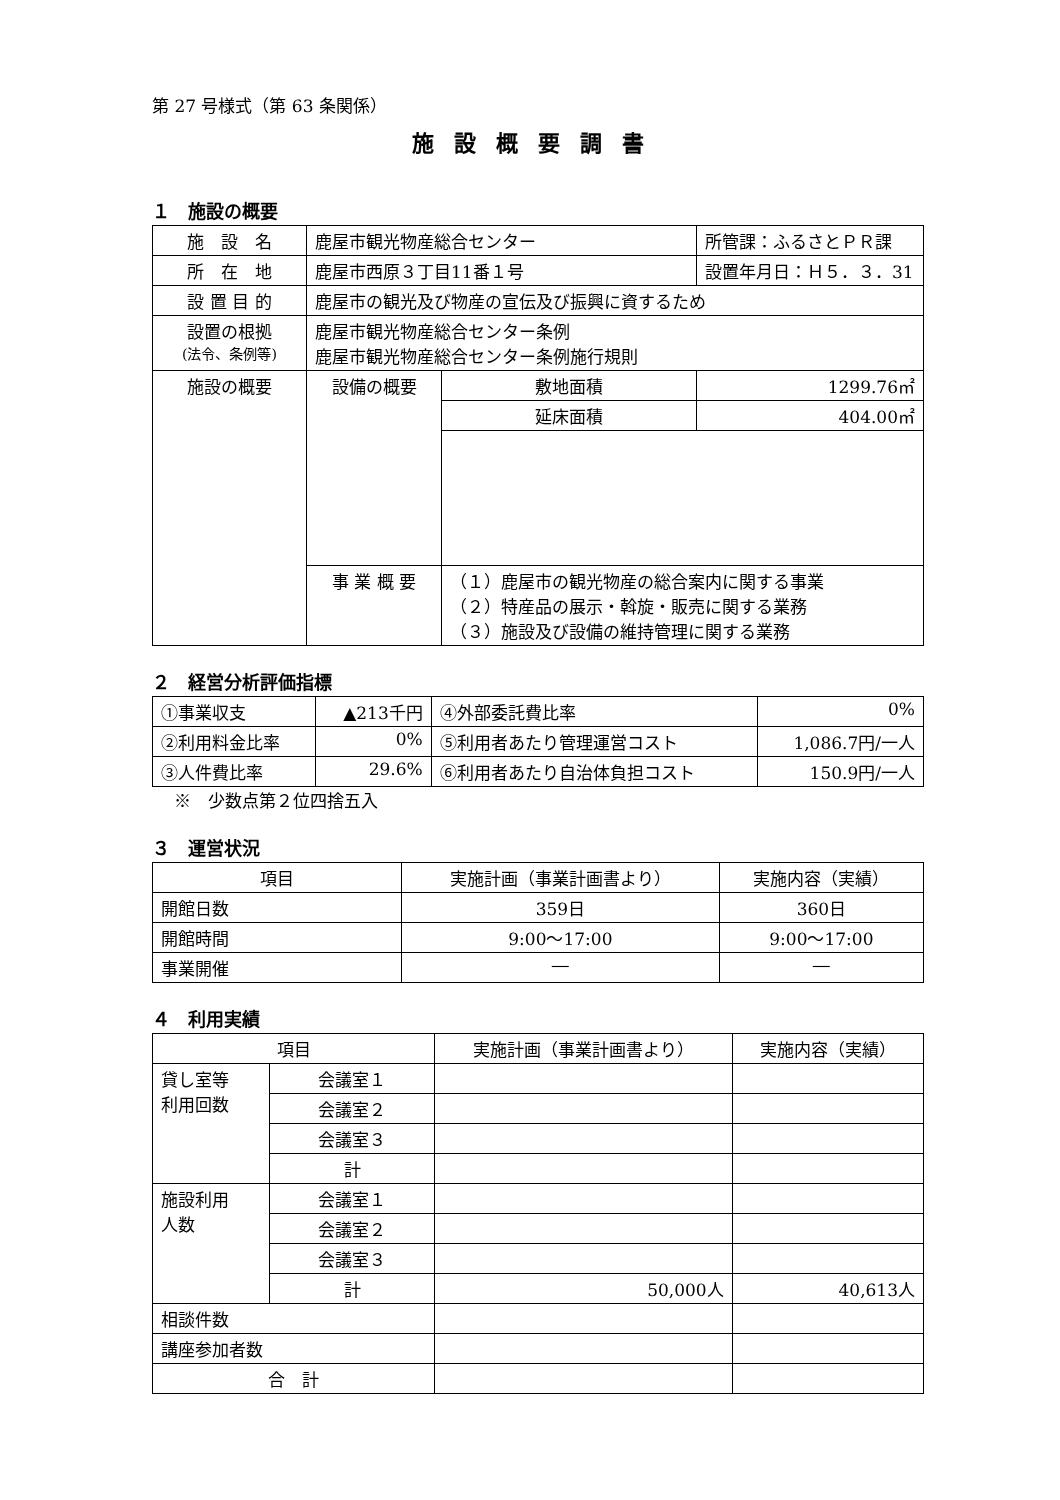第 27 号様式（第 63 条関係）
施設概要調書
１　施設の概要
| 施 設 名 | 鹿屋市観光物産総合センター | | 所管課：ふるさとＰＲ課 |
| 所 在 地 | 鹿屋市西原３丁目11番１号 | | 設置年月日：Ｈ５．３．31 |
| 設 置 目 的 | 鹿屋市の観光及び物産の宣伝及び振興に資するため | | |
| 設置の根拠 (法令、条例等) | 鹿屋市観光物産総合センター条例 鹿屋市観光物産総合センター条例施行規則 | | |
| 施設の概要 | 設備の概要 | 敷地面積 | 1299.76㎡ |
| | | 延床面積 | 404.00㎡ |
| | 事 業 概 要 | （１）鹿屋市の観光物産の総合案内に関する事業 （２）特産品の展示・斡旋・販売に関する業務 （３）施設及び設備の維持管理に関する業務 | |
２　経営分析評価指標
| ①事業収支 | ▲213千円 | ④外部委託費比率 | 0% |
| ②利用料金比率 | 0% | ⑤利用者あたり管理運営コスト | 1,086.7円/一人 |
| ③人件費比率 | 29.6% | ⑥利用者あたり自治体負担コスト | 150.9円/一人 |
※　少数点第２位四捨五入
３　運営状況
| 項目 | 実施計画（事業計画書より） | 実施内容（実績） |
| 開館日数 | 359日 | 360日 |
| 開館時間 | 9:00～17:00 | 9:00～17:00 |
| 事業開催 | ― | ― |
４　利用実績
| 項目 | | 実施計画（事業計画書より） | 実施内容（実績） |
| 貸し室等 利用回数 | 会議室１ | | |
| | 会議室２ | | |
| | 会議室３ | | |
| | 計 | | |
| 施設利用 人数 | 会議室１ | | |
| | 会議室２ | | |
| | 会議室３ | | |
| | 計 | 50,000人 | 40,613人 |
| 相談件数 | | | |
| 講座参加者数 | | | |
| 合 計 | | | |